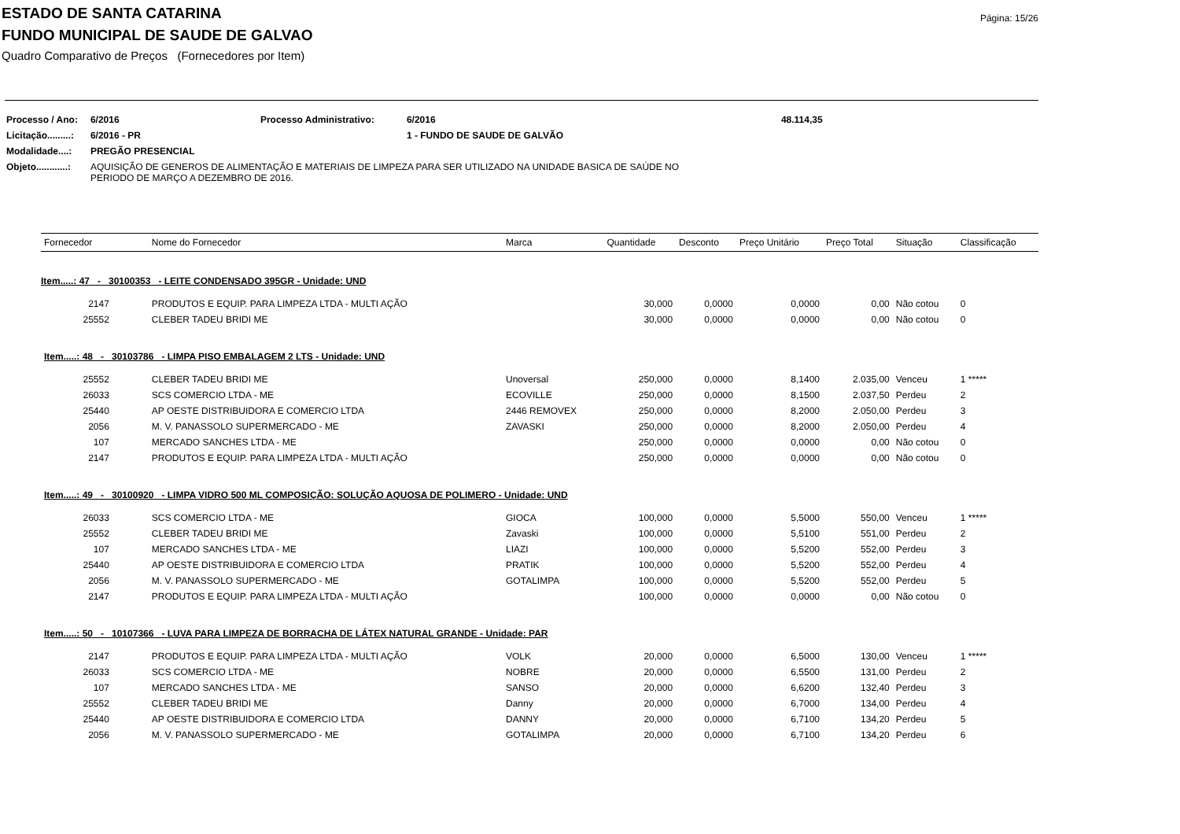Página: 15/26
ESTADO DE SANTA CATARINA
FUNDO MUNICIPAL DE SAUDE DE GALVAO
Quadro Comparativo de Preços (Fornecedores por Item)
| Processo / Ano: | 6/2016 | Processo Administrativo: | 6/2016 | 48.114,35 |
| Licitação.........: | 6/2016 - PR | | 1 - FUNDO DE SAUDE DE GALVÃO | |
| Modalidade....: | PREGÃO PRESENCIAL | | | |
| Objeto............: | AQUISIÇÃO DE GENEROS DE ALIMENTAÇÃO E MATERIAIS DE LIMPEZA PARA SER UTILIZADO NA UNIDADE BASICA DE SAÚDE NO PERIODO DE MARÇO A DEZEMBRO DE 2016. | | | |
| Fornecedor | Nome do Fornecedor | Marca | Quantidade | Desconto | Preço Unitário | Preço Total | Situação | Classificação |
| --- | --- | --- | --- | --- | --- | --- | --- | --- |
| Item.....: 47 - 30100353 - LEITE CONDENSADO 395GR - Unidade: UND | | | | | | | | |
| 2147 | PRODUTOS E EQUIP. PARA LIMPEZA LTDA - MULTI AÇÃO | | 30,000 | 0,0000 | 0,0000 | 0,00 | Não cotou | 0 |
| 25552 | CLEBER TADEU BRIDI ME | | 30,000 | 0,0000 | 0,0000 | 0,00 | Não cotou | 0 |
| Item.....: 48 - 30103786 - LIMPA PISO EMBALAGEM 2 LTS - Unidade: UND | | | | | | | | |
| 25552 | CLEBER TADEU BRIDI ME | Unoversal | 250,000 | 0,0000 | 8,1400 | 2.035,00 | Venceu | 1 ***** |
| 26033 | SCS COMERCIO LTDA - ME | ECOVILLE | 250,000 | 0,0000 | 8,1500 | 2.037,50 | Perdeu | 2 |
| 25440 | AP OESTE DISTRIBUIDORA E COMERCIO LTDA | 2446 REMOVEX | 250,000 | 0,0000 | 8,2000 | 2.050,00 | Perdeu | 3 |
| 2056 | M. V. PANASSOLO SUPERMERCADO - ME | ZAVASKI | 250,000 | 0,0000 | 8,2000 | 2.050,00 | Perdeu | 4 |
| 107 | MERCADO SANCHES LTDA - ME | | 250,000 | 0,0000 | 0,0000 | 0,00 | Não cotou | 0 |
| 2147 | PRODUTOS E EQUIP. PARA LIMPEZA LTDA - MULTI AÇÃO | | 250,000 | 0,0000 | 0,0000 | 0,00 | Não cotou | 0 |
| Item.....: 49 - 30100920 - LIMPA VIDRO 500 ML COMPOSIÇÃO: SOLUÇÃO AQUOSA DE POLIMERO - Unidade: UND | | | | | | | | |
| 26033 | SCS COMERCIO LTDA - ME | GIOCA | 100,000 | 0,0000 | 5,5000 | 550,00 | Venceu | 1 ***** |
| 25552 | CLEBER TADEU BRIDI ME | Zavaski | 100,000 | 0,0000 | 5,5100 | 551,00 | Perdeu | 2 |
| 107 | MERCADO SANCHES LTDA - ME | LIAZI | 100,000 | 0,0000 | 5,5200 | 552,00 | Perdeu | 3 |
| 25440 | AP OESTE DISTRIBUIDORA E COMERCIO LTDA | PRATIK | 100,000 | 0,0000 | 5,5200 | 552,00 | Perdeu | 4 |
| 2056 | M. V. PANASSOLO SUPERMERCADO - ME | GOTALIMPA | 100,000 | 0,0000 | 5,5200 | 552,00 | Perdeu | 5 |
| 2147 | PRODUTOS E EQUIP. PARA LIMPEZA LTDA - MULTI AÇÃO | | 100,000 | 0,0000 | 0,0000 | 0,00 | Não cotou | 0 |
| Item.....: 50 - 10107366 - LUVA PARA LIMPEZA DE BORRACHA DE LÁTEX NATURAL GRANDE - Unidade: PAR | | | | | | | | |
| 2147 | PRODUTOS E EQUIP. PARA LIMPEZA LTDA - MULTI AÇÃO | VOLK | 20,000 | 0,0000 | 6,5000 | 130,00 | Venceu | 1 ***** |
| 26033 | SCS COMERCIO LTDA - ME | NOBRE | 20,000 | 0,0000 | 6,5500 | 131,00 | Perdeu | 2 |
| 107 | MERCADO SANCHES LTDA - ME | SANSO | 20,000 | 0,0000 | 6,6200 | 132,40 | Perdeu | 3 |
| 25552 | CLEBER TADEU BRIDI ME | Danny | 20,000 | 0,0000 | 6,7000 | 134,00 | Perdeu | 4 |
| 25440 | AP OESTE DISTRIBUIDORA E COMERCIO LTDA | DANNY | 20,000 | 0,0000 | 6,7100 | 134,20 | Perdeu | 5 |
| 2056 | M. V. PANASSOLO SUPERMERCADO - ME | GOTALIMPA | 20,000 | 0,0000 | 6,7100 | 134,20 | Perdeu | 6 |